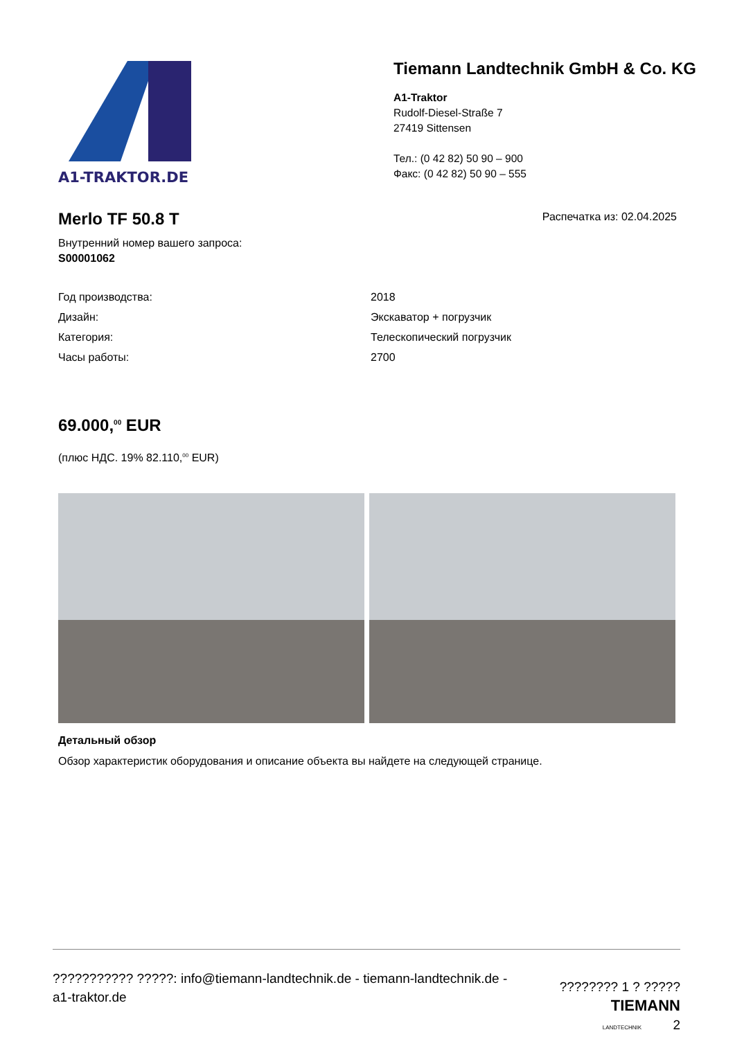A1-TRAKTOR.DE
Tiemann Landtechnik GmbH & Co. KG
A1-Traktor
Rudolf-Diesel-Straße 7
27419 Sittensen
Тел.: (0 42 82) 50 90 – 900
Факс: (0 42 82) 50 90 – 555
Merlo TF 50.8 T
Внутренний номер вашего запроса:
S00001062
Распечатка из: 02.04.2025
| Год производства: | 2018 |
| Дизайн: | Экскаватор + погрузчик |
| Категория: | Телескопический погрузчик |
| Часы работы: | 2700 |
69.000,<sup>00</sup> EUR
(плюс НДС. 19% 82.110,<sup>00</sup> EUR)
Детальный обзор
Обзор характеристик оборудования и описание объекта вы найдете на следующей странице.
??????????? ?????: info@tiemann-landtechnik.de - tiemann-landtechnik.de -
a1-traktor.de
???????? 1 ? ?????
TIEMANN
LANDTECHNIK 2